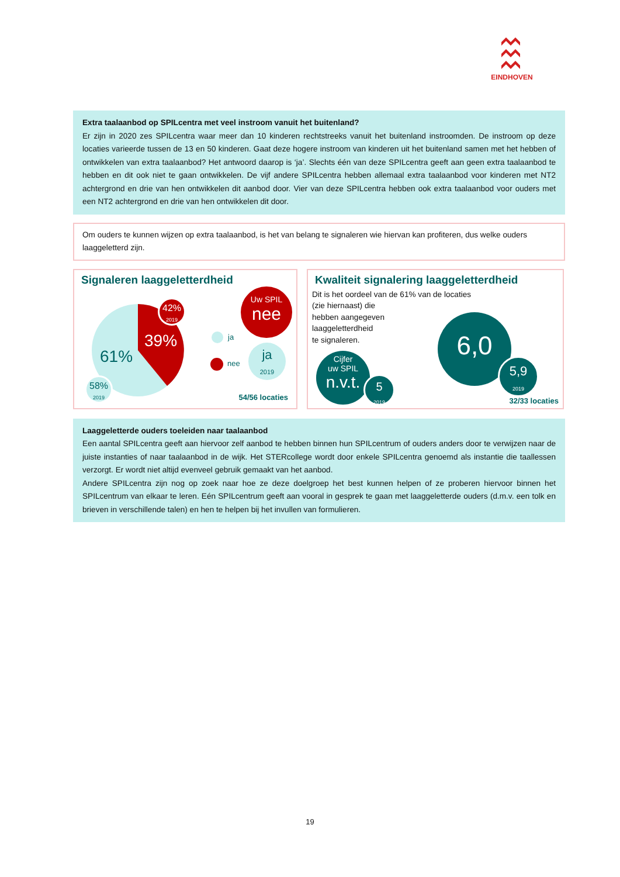EINDHOVEN
Extra taalaanbod op SPILcentra met veel instroom vanuit het buitenland?
Er zijn in 2020 zes SPILcentra waar meer dan 10 kinderen rechtstreeks vanuit het buitenland instroomden. De instroom op deze locaties varieerde tussen de 13 en 50 kinderen. Gaat deze hogere instroom van kinderen uit het buitenland samen met het hebben of ontwikkelen van extra taalaanbod? Het antwoord daarop is ‘ja’. Slechts één van deze SPILcentra geeft aan geen extra taalaanbod te hebben en dit ook niet te gaan ontwikkelen. De vijf andere SPILcentra hebben allemaal extra taalaanbod voor kinderen met NT2 achtergrond en drie van hen ontwikkelen dit aanbod door. Vier van deze SPILcentra hebben ook extra taalaanbod voor ouders met een NT2 achtergrond en drie van hen ontwikkelen dit door.
Om ouders te kunnen wijzen op extra taalaanbod, is het van belang te signaleren wie hiervan kan profiteren, dus welke ouders laaggeletterd zijn.
Signaleren laaggeletterdheid
61%
39%
42%
2019
58%
2019
ja
nee
Uw SPIL
nee
ja
2019
54/56 locaties
Kwaliteit signalering laaggeletterdheid
Dit is het oordeel van de 61% van de locaties
(zie hiernaast) die
hebben aangegeven
laaggeletterdheid
te signaleren.
Cijfer
uw SPIL
n.v.t.
5
2019
6,0
5,9
2019
32/33 locaties
Laaggeletterde ouders toeleiden naar taalaanbod
Een aantal SPILcentra geeft aan hiervoor zelf aanbod te hebben binnen hun SPILcentrum of ouders anders door te verwijzen naar de juiste instanties of naar taalaanbod in de wijk. Het STERcollege wordt door enkele SPILcentra genoemd als instantie die taallessen verzorgt. Er wordt niet altijd evenveel gebruik gemaakt van het aanbod.
Andere SPILcentra zijn nog op zoek naar hoe ze deze doelgroep het best kunnen helpen of ze proberen hiervoor binnen het SPILcentrum van elkaar te leren. Eén SPILcentrum geeft aan vooral in gesprek te gaan met laaggeletterde ouders (d.m.v. een tolk en brieven in verschillende talen) en hen te helpen bij het invullen van formulieren.
19